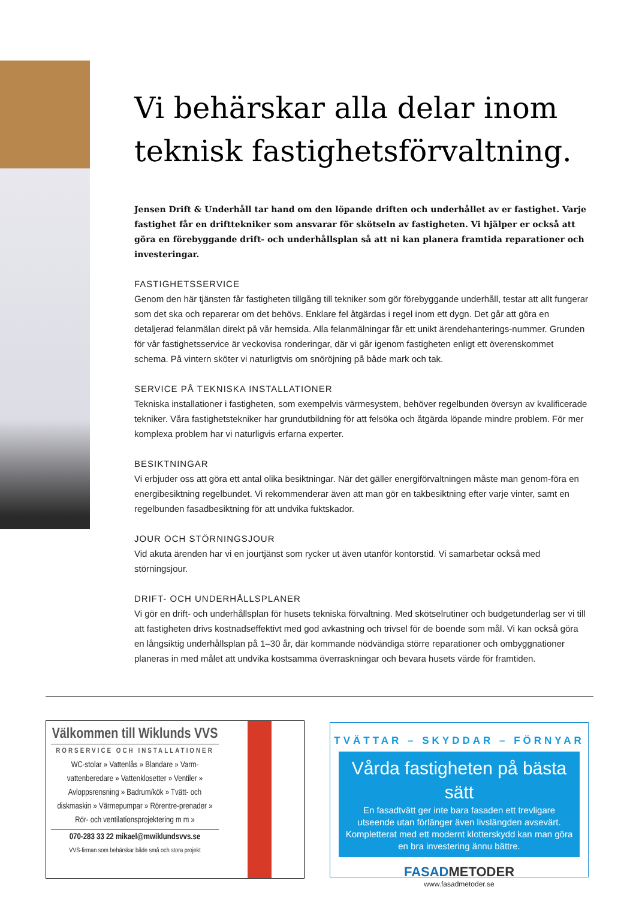Vi behärskar alla delar inom teknisk fastighetsförvaltning.
Jensen Drift & Underhåll tar hand om den löpande driften och underhållet av er fastighet. Varje fastighet får en drifttekniker som ansvarar för skötseln av fastigheten. Vi hjälper er också att göra en förebyggande drift- och underhållsplan så att ni kan planera framtida reparationer och investeringar.
FASTIGHETSSERVICE
Genom den här tjänsten får fastigheten tillgång till tekniker som gör förebyggande underhåll, testar att allt fungerar som det ska och reparerar om det behövs. Enklare fel åtgärdas i regel inom ett dygn. Det går att göra en detaljerad felanmälan direkt på vår hemsida. Alla felanmälningar får ett unikt ärendehanterings-nummer. Grunden för vår fastighetsservice är veckovisa ronderingar, där vi går igenom fastigheten enligt ett överenskommet schema. På vintern sköter vi naturligtvis om snöröjning på både mark och tak.
SERVICE PÅ TEKNISKA INSTALLATIONER
Tekniska installationer i fastigheten, som exempelvis värmesystem, behöver regelbunden översyn av kvalificerade tekniker. Våra fastighetstekniker har grundutbildning för att felsöka och åtgärda löpande mindre problem. För mer komplexa problem har vi naturligvis erfarna experter.
BESIKTNINGAR
Vi erbjuder oss att göra ett antal olika besiktningar. När det gäller energiförvaltningen måste man genom-föra en energibesiktning regelbundet. Vi rekommenderar även att man gör en takbesiktning efter varje vinter, samt en regelbunden fasadbesiktning för att undvika fuktskador.
JOUR OCH STÖRNINGSJOUR
Vid akuta ärenden har vi en jourtjänst som rycker ut även utanför kontorstid. Vi samarbetar också med störningsjour.
DRIFT- OCH UNDERHÅLLSPLANER
Vi gör en drift- och underhållsplan för husets tekniska förvaltning. Med skötselrutiner och budgetunderlag ser vi till att fastigheten drivs kostnadseffektivt med god avkastning och trivsel för de boende som mål. Vi kan också göra en långsiktig underhållsplan på 1–30 år, där kommande nödvändiga större reparationer och ombyggnationer planeras in med målet att undvika kostsamma överraskningar och bevara husets värde för framtiden.
Välkommen till Wiklunds VVS
RÖRSERVICE OCH INSTALLATIONER
WC-stolar » Vattenlås » Blandare » Varm-vattenberedare » Vattenklosetter » Ventiler » Avloppsrensning » Badrum/kök » Tvätt- och diskmaskin » Värmepumpar » Rörentre-prenader » Rör- och ventilationsprojektering m m »
070-283 33 22 mikael@mwiklundsvvs.se
VVS-firman som behärskar både små och stora projekt
TVÄTTAR – SKYDDAR – FÖRNYAR
Vårda fastigheten på bästa sätt
En fasadtvätt ger inte bara fasaden ett trevligare utseende utan förlänger även livslängden avsevärt. Kompletterat med ett modernt klotterskydd kan man göra en bra investering ännu bättre.
FASADMETODER
www.fasadmetoder.se